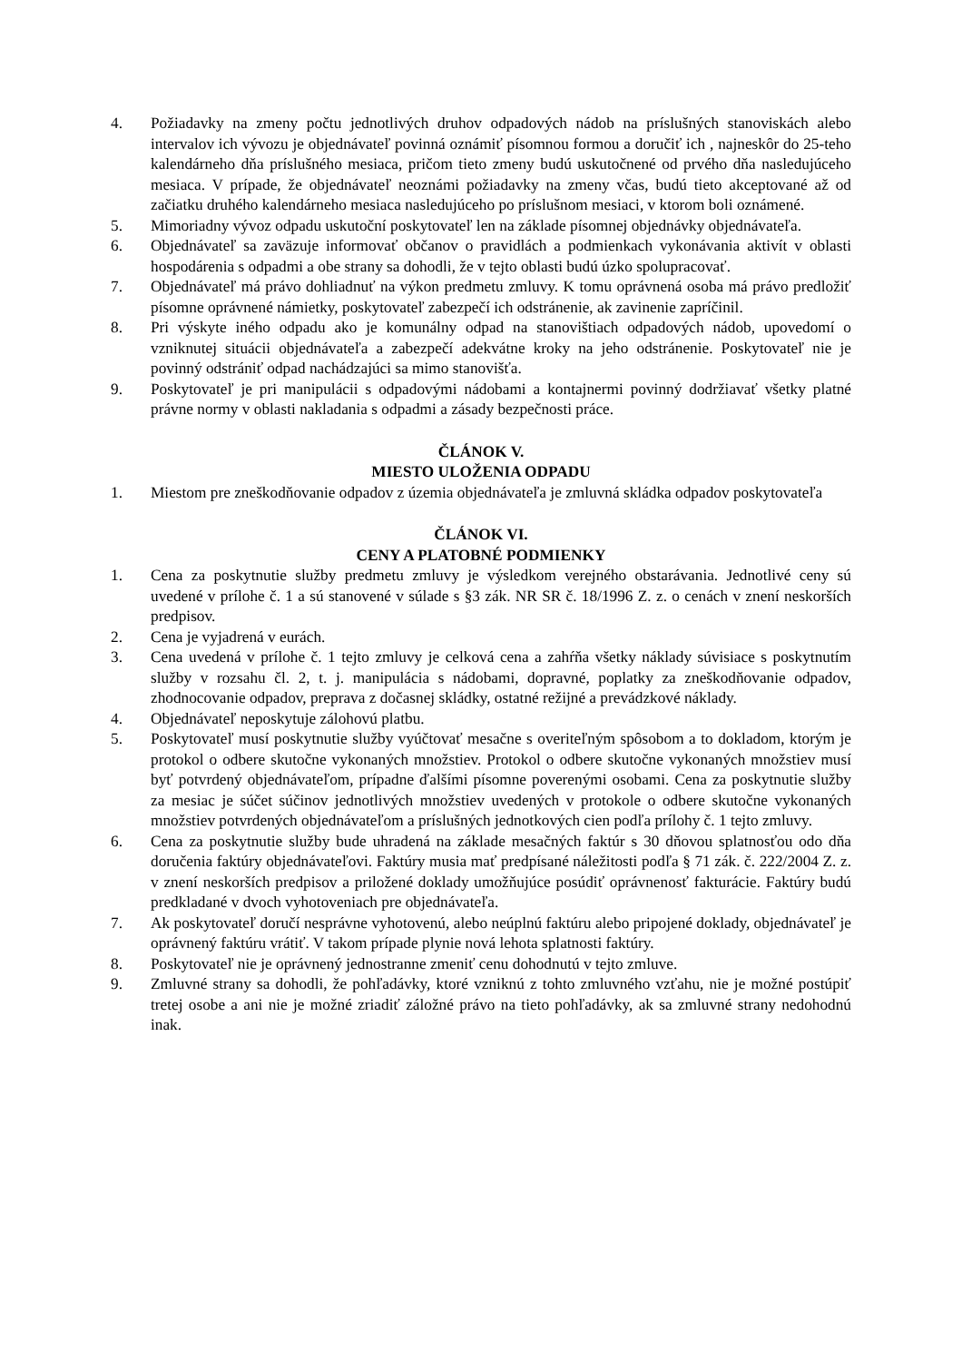4. Požiadavky na zmeny počtu jednotlivých druhov odpadových nádob na príslušných stanoviskách alebo intervalov ich vývozu je objednávateľ povinná oznámiť písomnou formou a doručiť ich , najneskôr do 25-teho kalendárneho dňa príslušného mesiaca, pričom tieto zmeny budú uskutočnené od prvého dňa nasledujúceho mesiaca. V prípade, že objednávateľ neoznámi požiadavky na zmeny včas, budú tieto akceptované až od začiatku druhého kalendárneho mesiaca nasledujúceho po príslušnom mesiaci, v ktorom boli oznámené.
5. Mimoriadny vývoz odpadu uskutoční poskytovateľ len na základe písomnej objednávky objednávateľa.
6. Objednávateľ sa zaväzuje informovať občanov o pravidlách a podmienkach vykonávania aktivít v oblasti hospodárenia s odpadmi a obe strany sa dohodli, že v tejto oblasti budú úzko spolupracovať.
7. Objednávateľ má právo dohliadnuť na výkon predmetu zmluvy. K tomu oprávnená osoba má právo predložiť písomne oprávnené námietky, poskytovateľ zabezpečí ich odstránenie, ak zavinenie zapríčinil.
8. Pri výskyte iného odpadu ako je komunálny odpad na stanovištiach odpadových nádob, upovedomí o vzniknutej situácii objednávateľa a zabezpečí adekvátne kroky na jeho odstránenie. Poskytovateľ nie je povinný odstrániť odpad nachádzajúci sa mimo stanovišťa.
9. Poskytovateľ je pri manipulácii s odpadovými nádobami a kontajnermi povinný dodržiavať všetky platné právne normy v oblasti nakladania s odpadmi a zásady bezpečnosti práce.
ČLÁNOK V.
MIESTO ULOŽENIA ODPADU
1. Miestom pre zneškodňovanie odpadov z územia objednávateľa je zmluvná skládka odpadov poskytovateľa
ČLÁNOK VI.
CENY A PLATOBNÉ PODMIENKY
1. Cena za poskytnutie služby predmetu zmluvy je výsledkom verejného obstarávania. Jednotlivé ceny sú uvedené v prílohe č. 1 a sú stanovené v súlade s §3 zák. NR SR č. 18/1996 Z. z. o cenách v znení neskorších predpisov.
2. Cena je vyjadrená v eurách.
3. Cena uvedená v prílohe č. 1 tejto zmluvy je celková cena a zahŕňa všetky náklady súvisiace s poskytnutím služby v rozsahu čl. 2, t. j. manipulácia s nádobami, dopravné, poplatky za zneškodňovanie odpadov, zhodnocovanie odpadov, preprava z dočasnej skládky, ostatné režijné a prevádzkové náklady.
4. Objednávateľ neposkytuje zálohovú platbu.
5. Poskytovateľ musí poskytnutie služby vyúčtovať mesačne s overiteľným spôsobom a to dokladom, ktorým je protokol o odbere skutočne vykonaných množstiev. Protokol o odbere skutočne vykonaných množstiev musí byť potvrdený objednávateľom, prípadne ďalšími písomne poverenými osobami. Cena za poskytnutie služby za mesiac je súčet súčinov jednotlivých množstiev uvedených v protokole o odbere skutočne vykonaných množstiev potvrdených objednávateľom a príslušných jednotkových cien podľa prílohy č. 1 tejto zmluvy.
6. Cena za poskytnutie služby bude uhradená na základe mesačných faktúr s 30 dňovou splatnosťou odo dňa doručenia faktúry objednávateľovi. Faktúry musia mať predpísané náležitosti podľa § 71 zák. č. 222/2004 Z. z. v znení neskorších predpisov a priložené doklady umožňujúce posúdiť oprávnenosť fakturácie. Faktúry budú predkladané v dvoch vyhotoveniach pre objednávateľa.
7. Ak poskytovateľ doručí nesprávne vyhotovenú, alebo neúplnú faktúru alebo pripojené doklady, objednávateľ je oprávnený faktúru vrátiť. V takom prípade plynie nová lehota splatnosti faktúry.
8. Poskytovateľ nie je oprávnený jednostranne zmeniť cenu dohodnutú v tejto zmluve.
9. Zmluvné strany sa dohodli, že pohľadávky, ktoré vzniknú z tohto zmluvného vzťahu, nie je možné postúpiť tretej osobe a ani nie je možné zriadiť záložné právo na tieto pohľadávky, ak sa zmluvné strany nedohodnú inak.